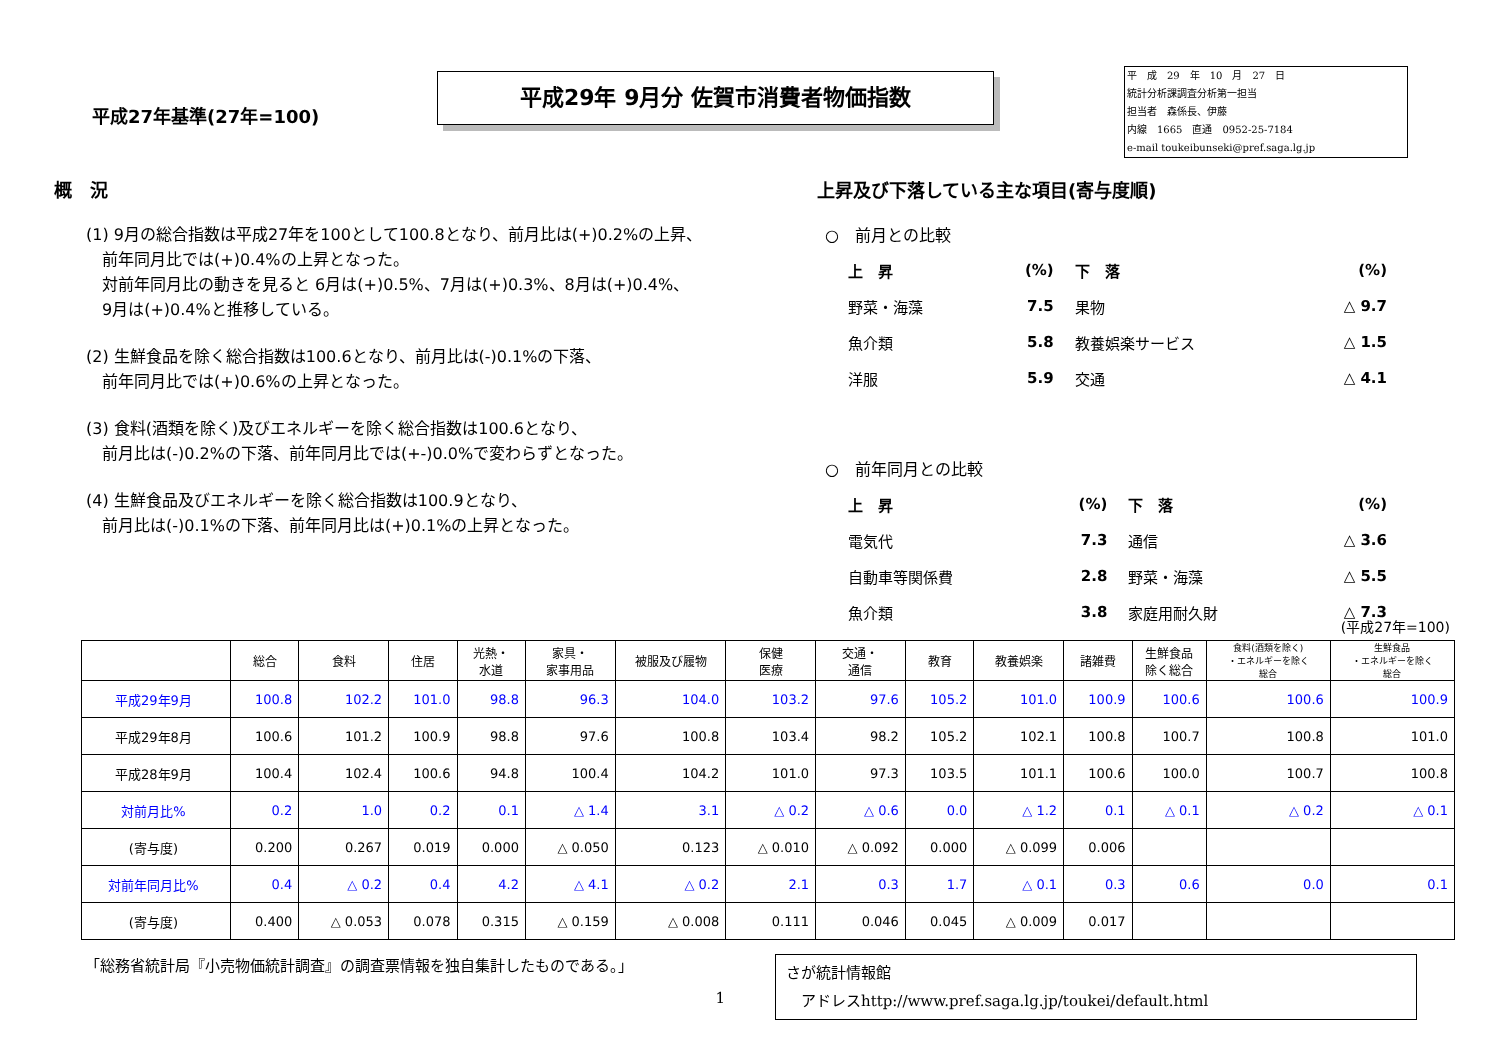平成27年基準(27年=100)
平成29年 9月分 佐賀市消費者物価指数
平　成　29　年　10　月　27　日
統計分析課調査分析第一担当
担当者　森係長、伊藤
内線　1665　直通　0952-25-7184
e-mail toukeibunseki@pref.saga.lg.jp
概　況
(1) 9月の総合指数は平成27年を100として100.8となり、前月比は(+)0.2%の上昇、
　前年同月比では(+)0.4%の上昇となった。
　対前年同月比の動きを見ると 6月は(+)0.5%、7月は(+)0.3%、8月は(+)0.4%、
　9月は(+)0.4%と推移している。
(2) 生鮮食品を除く総合指数は100.6となり、前月比は(-)0.1%の下落、
　前年同月比では(+)0.6%の上昇となった。
(3) 食料(酒類を除く)及びエネルギーを除く総合指数は100.6となり、
　前月比は(-)0.2%の下落、前年同月比では(+-)0.0%で変わらずとなった。
(4) 生鮮食品及びエネルギーを除く総合指数は100.9となり、
　前月比は(-)0.1%の下落、前年同月比は(+)0.1%の上昇となった。
上昇及び下落している主な項目(寄与度順)
○　前月との比較
| 上 昇 | (%) | 下 落 | (%) |
| 野菜・海藻 | 7.5 | 果物 | △ 9.7 |
| 魚介類 | 5.8 | 教養娯楽サービス | △ 1.5 |
| 洋服 | 5.9 | 交通 | △ 4.1 |
○　前年同月との比較
| 上 昇 | (%) | 下 落 | (%) |
| 電気代 | 7.3 | 通信 | △ 3.6 |
| 自動車等関係費 | 2.8 | 野菜・海藻 | △ 5.5 |
| 魚介類 | 3.8 | 家庭用耐久財 | △ 7.3 |
(平成27年=100)
| | 総合 | 食料 | 住居 | 光熱・ 水道 | 家具・ 家事用品 | 被服及び履物 | 保健 医療 | 交通・ 通信 | 教育 | 教養娯楽 | 諸雑費 | 生鮮食品 除く総合 | 食料(酒類を除く) ・エネルギーを除く 総合 | 生鮮食品 ・エネルギーを除く 総合 |
| --- | --- | --- | --- | --- | --- | --- | --- | --- | --- | --- | --- | --- | --- | --- |
| 平成29年9月 | 100.8 | 102.2 | 101.0 | 98.8 | 96.3 | 104.0 | 103.2 | 97.6 | 105.2 | 101.0 | 100.9 | 100.6 | 100.6 | 100.9 |
| 平成29年8月 | 100.6 | 101.2 | 100.9 | 98.8 | 97.6 | 100.8 | 103.4 | 98.2 | 105.2 | 102.1 | 100.8 | 100.7 | 100.8 | 101.0 |
| 平成28年9月 | 100.4 | 102.4 | 100.6 | 94.8 | 100.4 | 104.2 | 101.0 | 97.3 | 103.5 | 101.1 | 100.6 | 100.0 | 100.7 | 100.8 |
| 対前月比% | 0.2 | 1.0 | 0.2 | 0.1 | △ 1.4 | 3.1 | △ 0.2 | △ 0.6 | 0.0 | △ 1.2 | 0.1 | △ 0.1 | △ 0.2 | △ 0.1 |
| (寄与度) | 0.200 | 0.267 | 0.019 | 0.000 | △ 0.050 | 0.123 | △ 0.010 | △ 0.092 | 0.000 | △ 0.099 | 0.006 | | | |
| 対前年同月比% | 0.4 | △ 0.2 | 0.4 | 4.2 | △ 4.1 | △ 0.2 | 2.1 | 0.3 | 1.7 | △ 0.1 | 0.3 | 0.6 | 0.0 | 0.1 |
| (寄与度) | 0.400 | △ 0.053 | 0.078 | 0.315 | △ 0.159 | △ 0.008 | 0.111 | 0.046 | 0.045 | △ 0.009 | 0.017 | | | |
「総務省統計局『小売物価統計調査』の調査票情報を独自集計したものである。」
1
さが統計情報館
　アドレスhttp://www.pref.saga.lg.jp/toukei/default.html